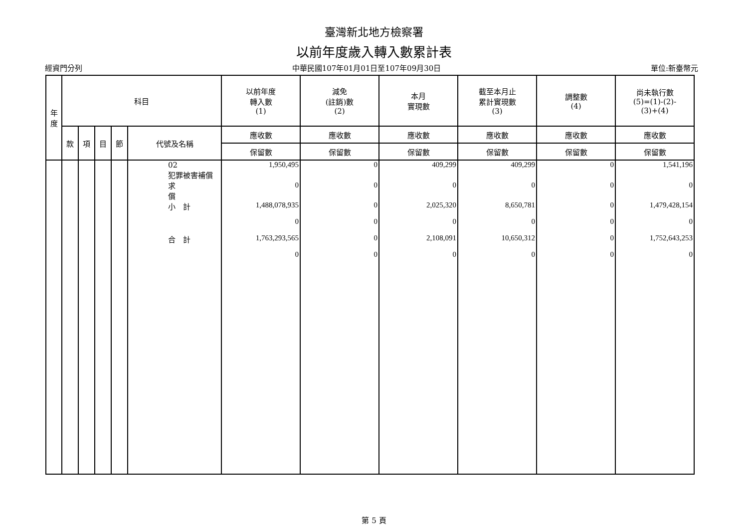臺灣新北地方檢察署
以前年度歲入轉入數累計表
經資門分列 中華民國107年01月01日至107年09月30日 單位:新臺幣元
| 年 度 | 科目 | | | | | 以前年度 轉入數 (1) | 減免 (註銷)數 (2) | 本月 實現數 | 截至本月止 累計實現數 (3) | 調整數 (4) | 尚未執行數 (5)=(1)-(2)- (3)+(4) |
| --- | --- | --- | --- | --- | --- | --- | --- | --- | --- | --- | --- |
| | 款 | 項 | 目 | 節 | 代號及名稱 | 應收數 | 應收數 | 應收數 | 應收數 | 應收數 | 應收數 |
| | | | | | | 保留數 | 保留數 | 保留數 | 保留數 | 保留數 | 保留數 |
| | | | | | 02 犯罪被害補償求 償 | 1,950,495 | 0 | 409,299 | 409,299 | 0 | 1,541,196 |
| | | | | | | 0 | 0 | 0 | 0 | 0 | 0 |
| | | | | | 小 計 | 1,488,078,935 | 0 | 2,025,320 | 8,650,781 | 0 | 1,479,428,154 |
| | | | | | | 0 | 0 | 0 | 0 | 0 | 0 |
| | | | | | 合 計 | 1,763,293,565 | 0 | 2,108,091 | 10,650,312 | 0 | 1,752,643,253 |
| | | | | | | 0 | 0 | 0 | 0 | 0 | 0 |
第 5 頁